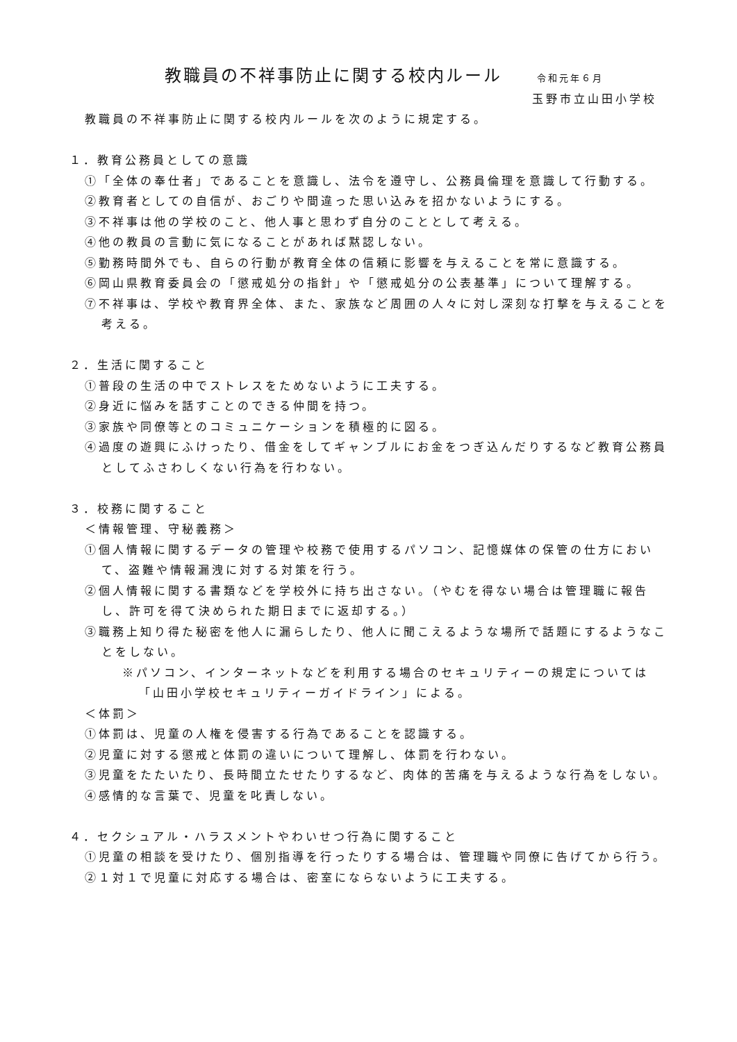教職員の不祥事防止に関する校内ルール 令和元年６月
玉野市立山田小学校
教職員の不祥事防止に関する校内ルールを次のように規定する。
１．教育公務員としての意識
①「全体の奉仕者」であることを意識し、法令を遵守し、公務員倫理を意識して行動する。
②教育者としての自信が、おごりや間違った思い込みを招かないようにする。
③不祥事は他の学校のこと、他人事と思わず自分のこととして考える。
④他の教員の言動に気になることがあれば黙認しない。
⑤勤務時間外でも、自らの行動が教育全体の信頼に影響を与えることを常に意識する。
⑥岡山県教育委員会の「懲戒処分の指針」や「懲戒処分の公表基準」について理解する。
⑦不祥事は、学校や教育界全体、また、家族など周囲の人々に対し深刻な打撃を与えることを考える。
２．生活に関すること
①普段の生活の中でストレスをためないように工夫する。
②身近に悩みを話すことのできる仲間を持つ。
③家族や同僚等とのコミュニケーションを積極的に図る。
④過度の遊興にふけったり、借金をしてギャンブルにお金をつぎ込んだりするなど教育公務員としてふさわしくない行為を行わない。
３．校務に関すること
＜情報管理、守秘義務＞
①個人情報に関するデータの管理や校務で使用するパソコン、記憶媒体の保管の仕方において、盗難や情報漏洩に対する対策を行う。
②個人情報に関する書類などを学校外に持ち出さない。（やむを得ない場合は管理職に報告し、許可を得て決められた期日までに返却する。）
③職務上知り得た秘密を他人に漏らしたり、他人に聞こえるような場所で話題にするようなことをしない。
※パソコン、インターネットなどを利用する場合のセキュリティーの規定については「山田小学校セキュリティーガイドライン」による。
＜体罰＞
①体罰は、児童の人権を侵害する行為であることを認識する。
②児童に対する懲戒と体罰の違いについて理解し、体罰を行わない。
③児童をたたいたり、長時間立たせたりするなど、肉体的苦痛を与えるような行為をしない。
④感情的な言葉で、児童を叱責しない。
４．セクシュアル・ハラスメントやわいせつ行為に関すること
①児童の相談を受けたり、個別指導を行ったりする場合は、管理職や同僚に告げてから行う。
②１対１で児童に対応する場合は、密室にならないように工夫する。